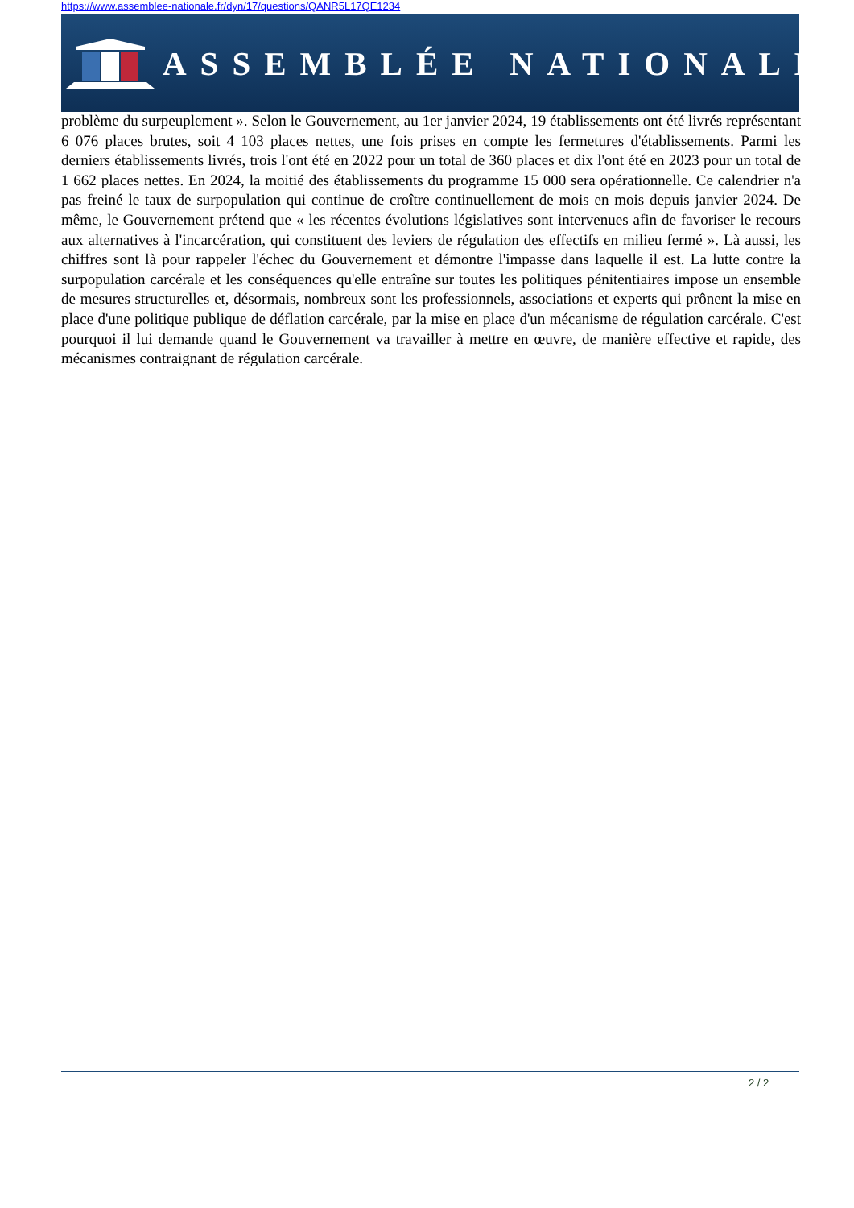https://www.assemblee-nationale.fr/dyn/17/questions/QANR5L17QE1234
ASSEMBLÉE NATIONALE
problème du surpeuplement ». Selon le Gouvernement, au 1er janvier 2024, 19 établissements ont été livrés représentant 6 076 places brutes, soit 4 103 places nettes, une fois prises en compte les fermetures d'établissements. Parmi les derniers établissements livrés, trois l'ont été en 2022 pour un total de 360 places et dix l'ont été en 2023 pour un total de 1 662 places nettes. En 2024, la moitié des établissements du programme 15 000 sera opérationnelle. Ce calendrier n'a pas freiné le taux de surpopulation qui continue de croître continuellement de mois en mois depuis janvier 2024. De même, le Gouvernement prétend que « les récentes évolutions législatives sont intervenues afin de favoriser le recours aux alternatives à l'incarcération, qui constituent des leviers de régulation des effectifs en milieu fermé ». Là aussi, les chiffres sont là pour rappeler l'échec du Gouvernement et démontre l'impasse dans laquelle il est. La lutte contre la surpopulation carcérale et les conséquences qu'elle entraîne sur toutes les politiques pénitentiaires impose un ensemble de mesures structurelles et, désormais, nombreux sont les professionnels, associations et experts qui prônent la mise en place d'une politique publique de déflation carcérale, par la mise en place d'un mécanisme de régulation carcérale. C'est pourquoi il lui demande quand le Gouvernement va travailler à mettre en œuvre, de manière effective et rapide, des mécanismes contraignant de régulation carcérale.
2 / 2